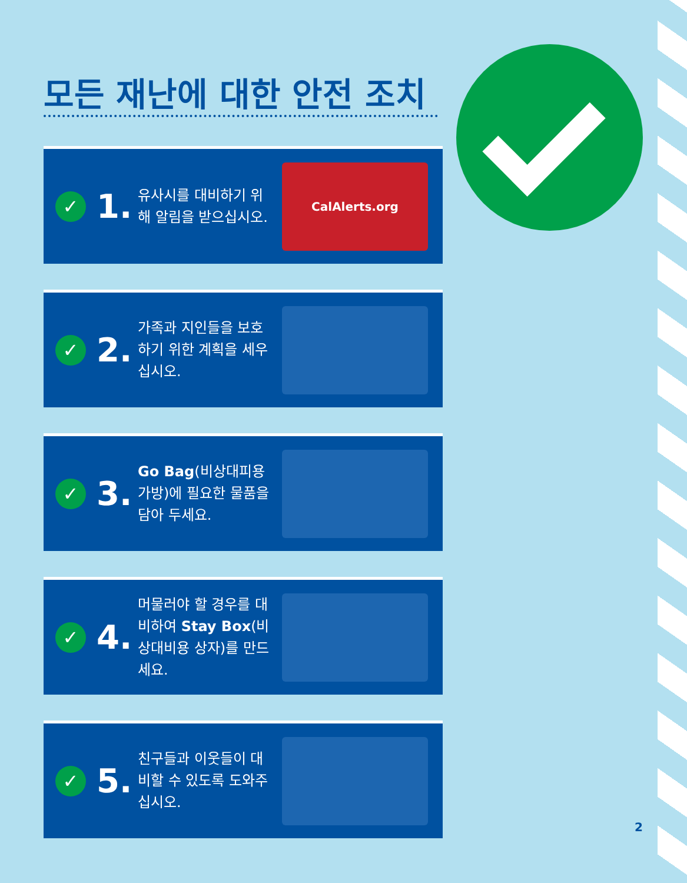모든 재난에 대한 안전 조치
✓
1.
유사시를 대비하기 위해 알림을 받으십시오.
CalAlerts.org
✓
2.
가족과 지인들을 보호하기 위한 계획을 세우십시오.
✓
3.
Go Bag(비상대피용 가방)에 필요한 물품을 담아 두세요.
✓
4.
머물러야 할 경우를 대비하여 Stay Box(비상대비용 상자)를 만드세요.
✓
5.
친구들과 이웃들이 대비할 수 있도록 도와주십시오.
2